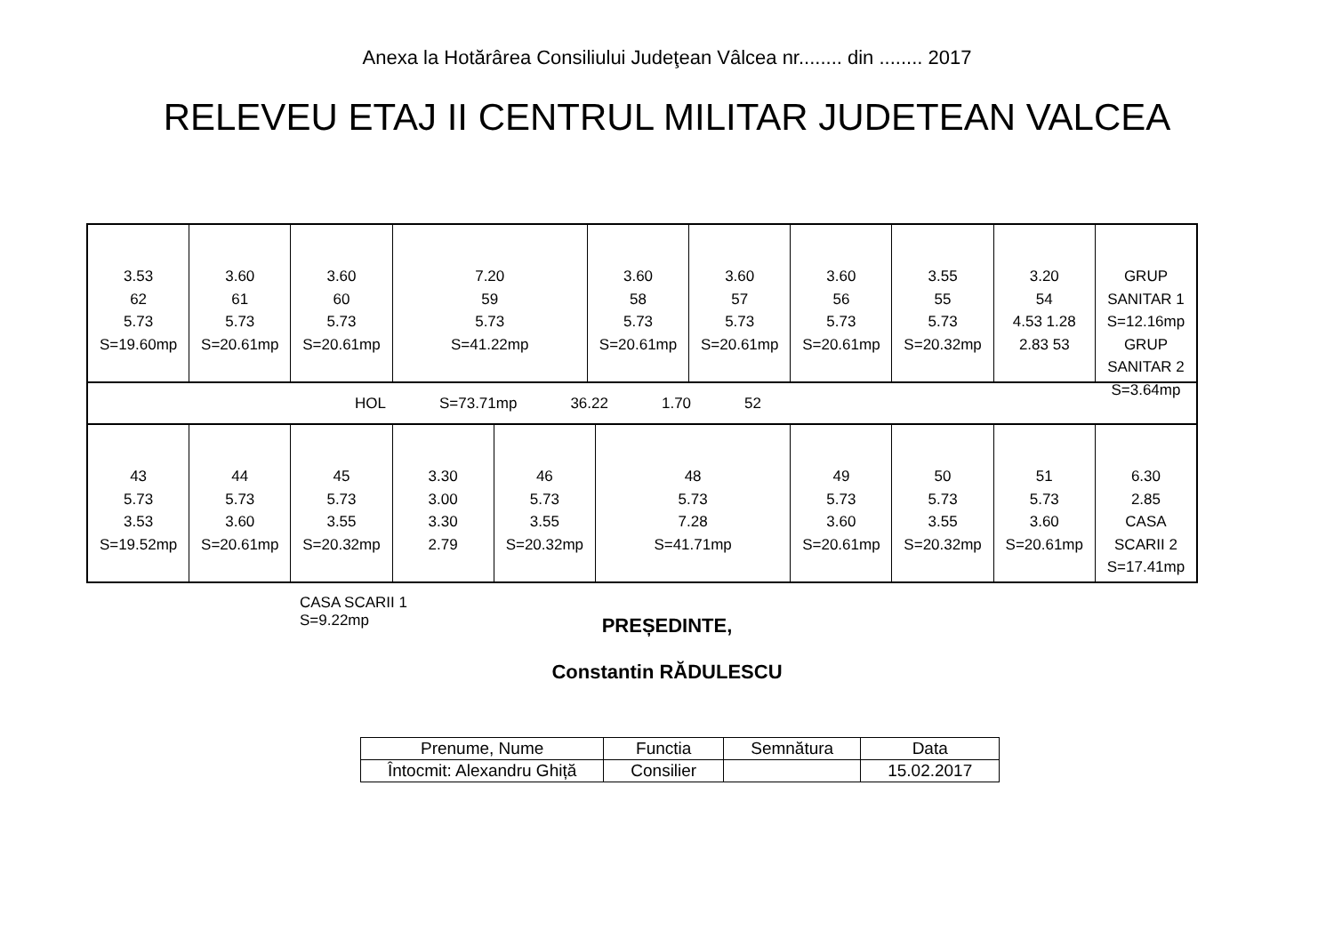Anexa la Hotărârea Consiliului Judeţean Vâlcea nr........ din ........ 2017
RELEVEU ETAJ II CENTRUL MILITAR JUDETEAN VALCEA
3.53
62
5.73
S=19.60mp
3.60
61
5.73
S=20.61mp
3.60
60
5.73
S=20.61mp
7.20
59
5.73
S=41.22mp
3.60
58
5.73
S=20.61mp
3.60
57
5.73
S=20.61mp
3.60
56
5.73
S=20.61mp
3.55
55
5.73
S=20.32mp
3.20
54
4.53 1.28 2.83 53
GRUP SANITAR 1
S=12.16mp
GRUP SANITAR 2
S=3.64mp
HOL S=73.71mp 36.22 1.70 52
43
5.73
3.53
S=19.52mp
44
5.73
3.60
S=20.61mp
45
5.73
3.55
S=20.32mp
3.30
3.00
3.30
2.79
46
5.73
3.55
S=20.32mp
48
5.73
7.28
S=41.71mp
49
5.73
3.60
S=20.61mp
50
5.73
3.55
S=20.32mp
51
5.73
3.60
S=20.61mp
6.30
2.85
CASA SCARII 2
S=17.41mp
CASA SCARII 1
S=9.22mp
PREȘEDINTE,
Constantin RĂDULESCU
| Prenume, Nume | Functia | Semnătura | Data |
| --- | --- | --- | --- |
| Întocmit: Alexandru Ghiță | Consilier | | 15.02.2017 |